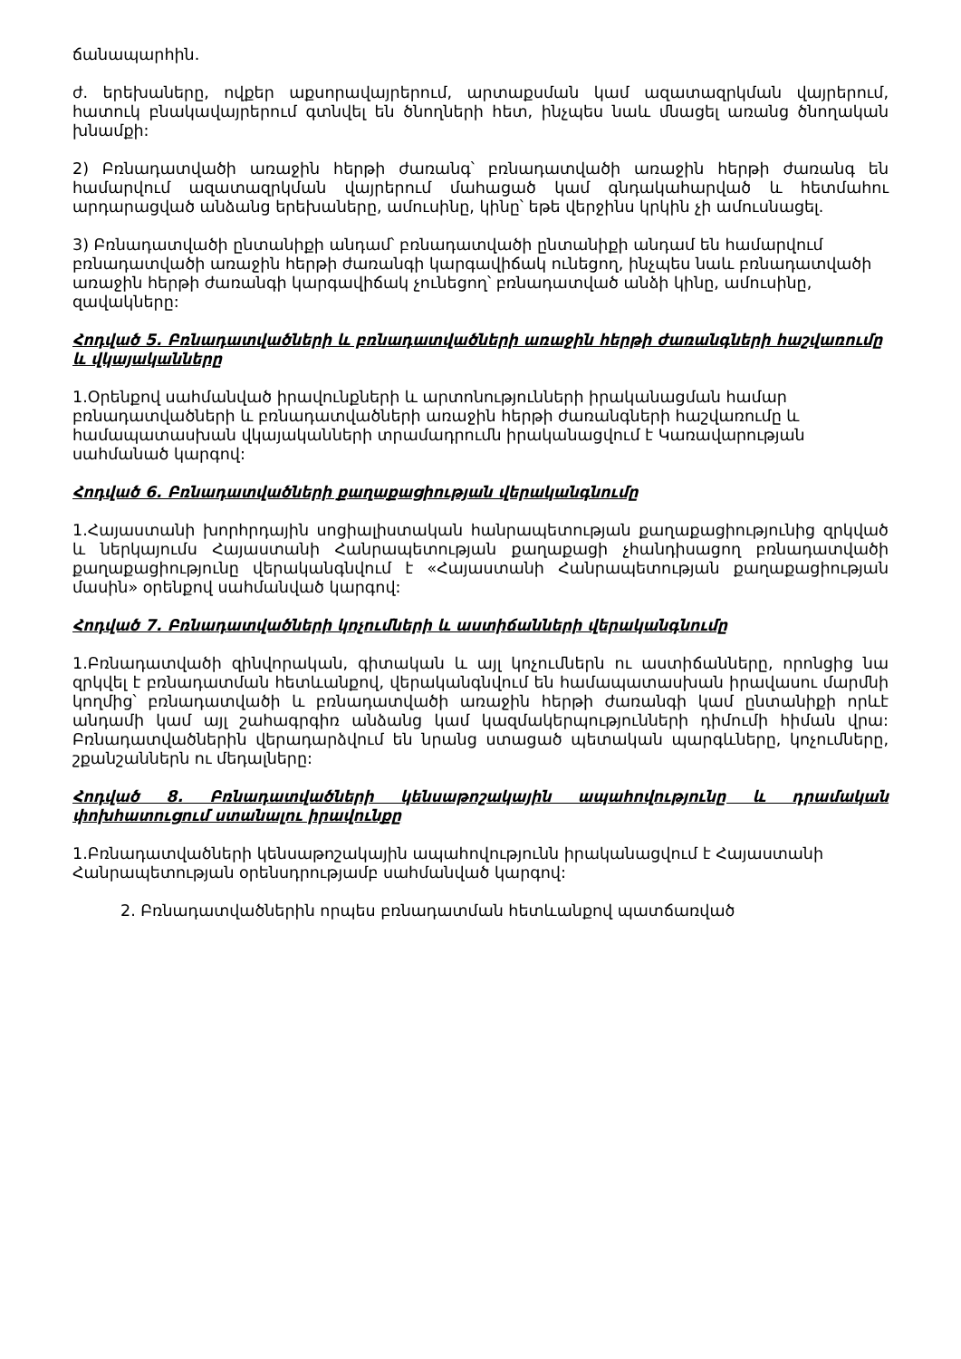ճանապարհին.
ժ. երեխաները, ովքեր աքսորավայրերում, արտաքսման կամ ազատազրկման վայրերում, հատուկ բնակավայրերում գտնվել են ծնողների հետ, ինչպես նաև մնացել առանց ծնողական խնամքի:
2) Բռնադատվածի առաջին հերթի ժառանգ՝ բռնադատվածի առաջին հերթի ժառանգ են համարվում ազատազրկման վայրերում մահացած կամ գնդակահարված և հետմահու արդարացված անձանց երեխաները, ամուսինը, կինը՝ եթե վերջինս կրկին չի ամուսնացել.
3) Բռնադատվածի ընտանիքի անդամ՝ բռնադատվածի ընտանիքի անդամ են համարվում բռնադատվածի առաջին հերթի ժառանգի կարգավիճակ ունեցող, ինչպես նաև բռնադատվածի առաջին հերթի ժառանգի կարգավիճակ չունեցող՝ բռնադատված անձի կինը, ամուսինը, զավակները:
Հոդված 5. Բռնադատվածների և բռնադատվածների առաջին հերթի ժառանգների հաշվառումը և վկայականները
1.Օրենքով սահմանված իրավունքների և արտոնությունների իրականացման համար բռնադատվածների և բռնադատվածների առաջին հերթի ժառանգների հաշվառումը և համապատասխան վկայականների տրամադրումն իրականացվում է Կառավարության սահմանած կարգով:
Հոդված 6. Բռնադատվածների քաղաքացիության վերականգնումը
1.Հայաստանի խորհրդային սոցիալիստական հանրապետության քաղաքացիությունից զրկված և ներկայումս Հայաստանի Հանրապետության քաղաքացի չհանդիսացող բռնադատվածի քաղաքացիությունը վերականգնվում է «Հայաստանի Հանրապետության քաղաքացիության մասին» օրենքով սահմանված կարգով:
Հոդված 7. Բռնադատվածների կոչումների և աստիճանների վերականգնումը
1.Բռնադատվածի զինվորական, գիտական և այլ կոչումներն ու աստիճանները, որոնցից նա զրկվել է բռնադատման հետևանքով, վերականգնվում են համապատասխան իրավասու մարմնի կողմից՝ բռնադատվածի և բռնադատվածի առաջին հերթի ժառանգի կամ ընտանիքի որևէ անդամի կամ այլ շահագրգիռ անձանց կամ կազմակերպությունների դիմումի հիման վրա: Բռնադատվածներին վերադարձվում են նրանց ստացած պետական պարգևները, կոչումները, շքանշաններն ու մեդալները:
Հոդված 8. Բռնադատվածների կենսաթոշակային ապահովությունը և դրամական փոխհատուցում ստանալու իրավունքը
1.Բռնադատվածների կենսաթոշակային ապահովությունն իրականացվում է Հայաստանի Հանրապետության օրենսդրությամբ սահմանված կարգով:
2. Բռնադատվածներին որպես բռնադատման հետևանքով պատճառված